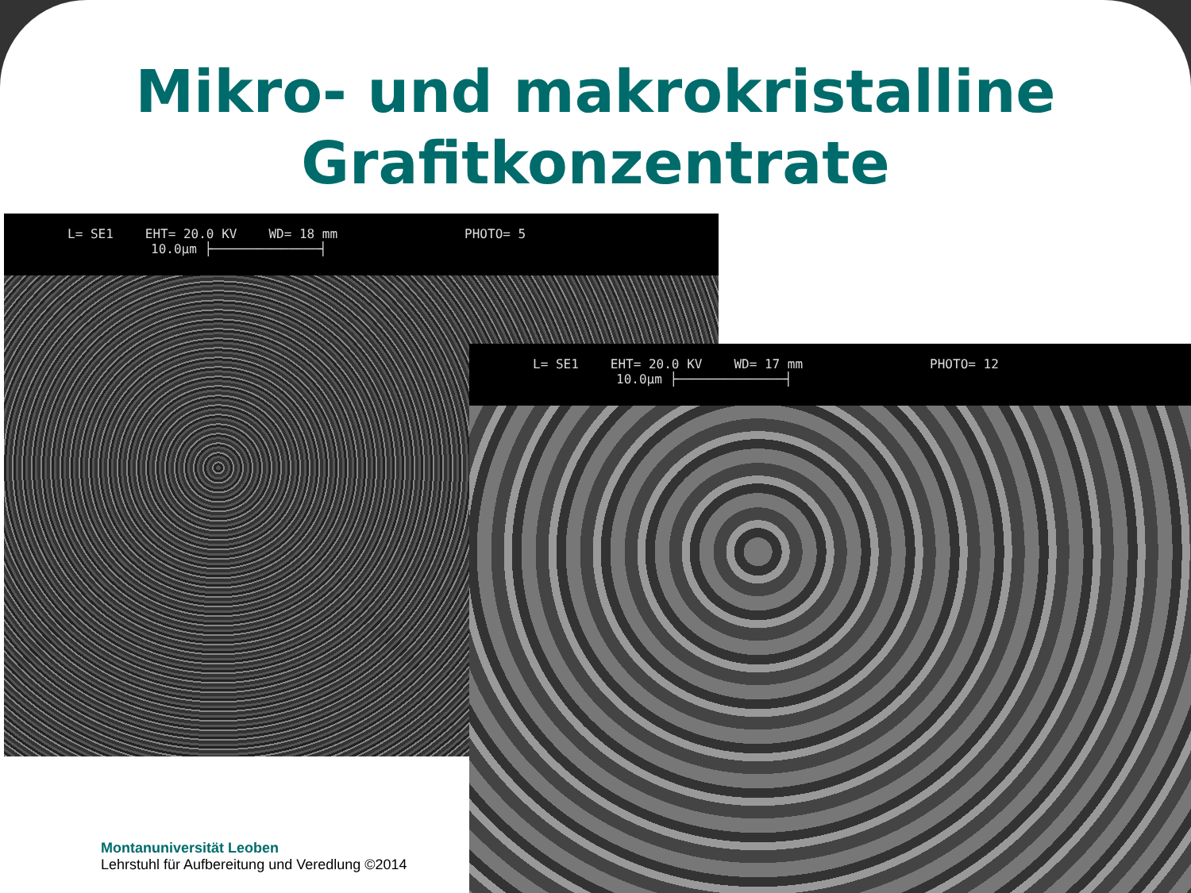Mikro- und makrokristalline
Grafitkonzentrate
L= SE1 EHT= 20.0 KV WD= 18 mm PHOTO= 5
10.0µm ├──────────────┤
L= SE1 EHT= 20.0 KV WD= 17 mm PHOTO= 12
10.0µm ├──────────────┤
Montanuniversität Leoben
Lehrstuhl für Aufbereitung und Veredlung ©2014